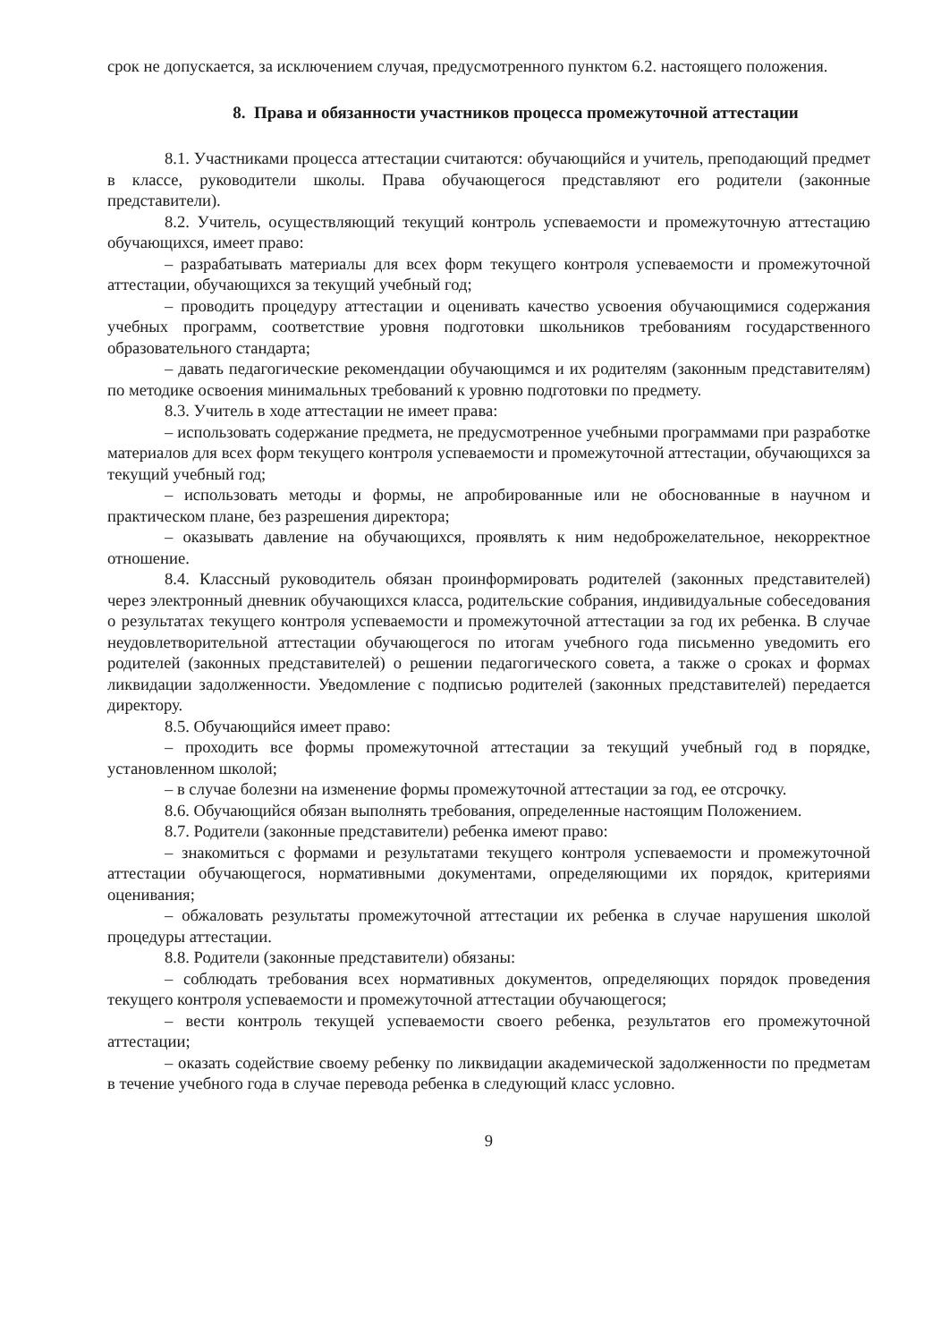срок не допускается, за исключением случая, предусмотренного пунктом 6.2. настоящего положения.
8. Права и обязанности участников процесса промежуточной аттестации
8.1. Участниками процесса аттестации считаются: обучающийся и учитель, преподающий предмет в классе, руководители школы. Права обучающегося представляют его родители (законные представители).
8.2. Учитель, осуществляющий текущий контроль успеваемости и промежуточную аттестацию обучающихся, имеет право:
– разрабатывать материалы для всех форм текущего контроля успеваемости и промежуточной аттестации, обучающихся за текущий учебный год;
– проводить процедуру аттестации и оценивать качество усвоения обучающимися содержания учебных программ, соответствие уровня подготовки школьников требованиям государственного образовательного стандарта;
– давать педагогические рекомендации обучающимся и их родителям (законным представителям) по методике освоения минимальных требований к уровню подготовки по предмету.
8.3. Учитель в ходе аттестации не имеет права:
– использовать содержание предмета, не предусмотренное учебными программами при разработке материалов для всех форм текущего контроля успеваемости и промежуточной аттестации, обучающихся за текущий учебный год;
– использовать методы и формы, не апробированные или не обоснованные в научном и практическом плане, без разрешения директора;
– оказывать давление на обучающихся, проявлять к ним недоброжелательное, некорректное отношение.
8.4. Классный руководитель обязан проинформировать родителей (законных представителей) через электронный дневник обучающихся класса, родительские собрания, индивидуальные собеседования о результатах текущего контроля успеваемости и промежуточной аттестации за год их ребенка. В случае неудовлетворительной аттестации обучающегося по итогам учебного года письменно уведомить его родителей (законных представителей) о решении педагогического совета, а также о сроках и формах ликвидации задолженности. Уведомление с подписью родителей (законных представителей) передается директору.
8.5. Обучающийся имеет право:
– проходить все формы промежуточной аттестации за текущий учебный год в порядке, установленном школой;
– в случае болезни на изменение формы промежуточной аттестации за год, ее отсрочку.
8.6. Обучающийся обязан выполнять требования, определенные настоящим Положением.
8.7. Родители (законные представители) ребенка имеют право:
– знакомиться с формами и результатами текущего контроля успеваемости и промежуточной аттестации обучающегося, нормативными документами, определяющими их порядок, критериями оценивания;
– обжаловать результаты промежуточной аттестации их ребенка в случае нарушения школой процедуры аттестации.
8.8. Родители (законные представители) обязаны:
– соблюдать требования всех нормативных документов, определяющих порядок проведения текущего контроля успеваемости и промежуточной аттестации обучающегося;
– вести контроль текущей успеваемости своего ребенка, результатов его промежуточной аттестации;
– оказать содействие своему ребенку по ликвидации академической задолженности по предметам в течение учебного года в случае перевода ребенка в следующий класс условно.
9